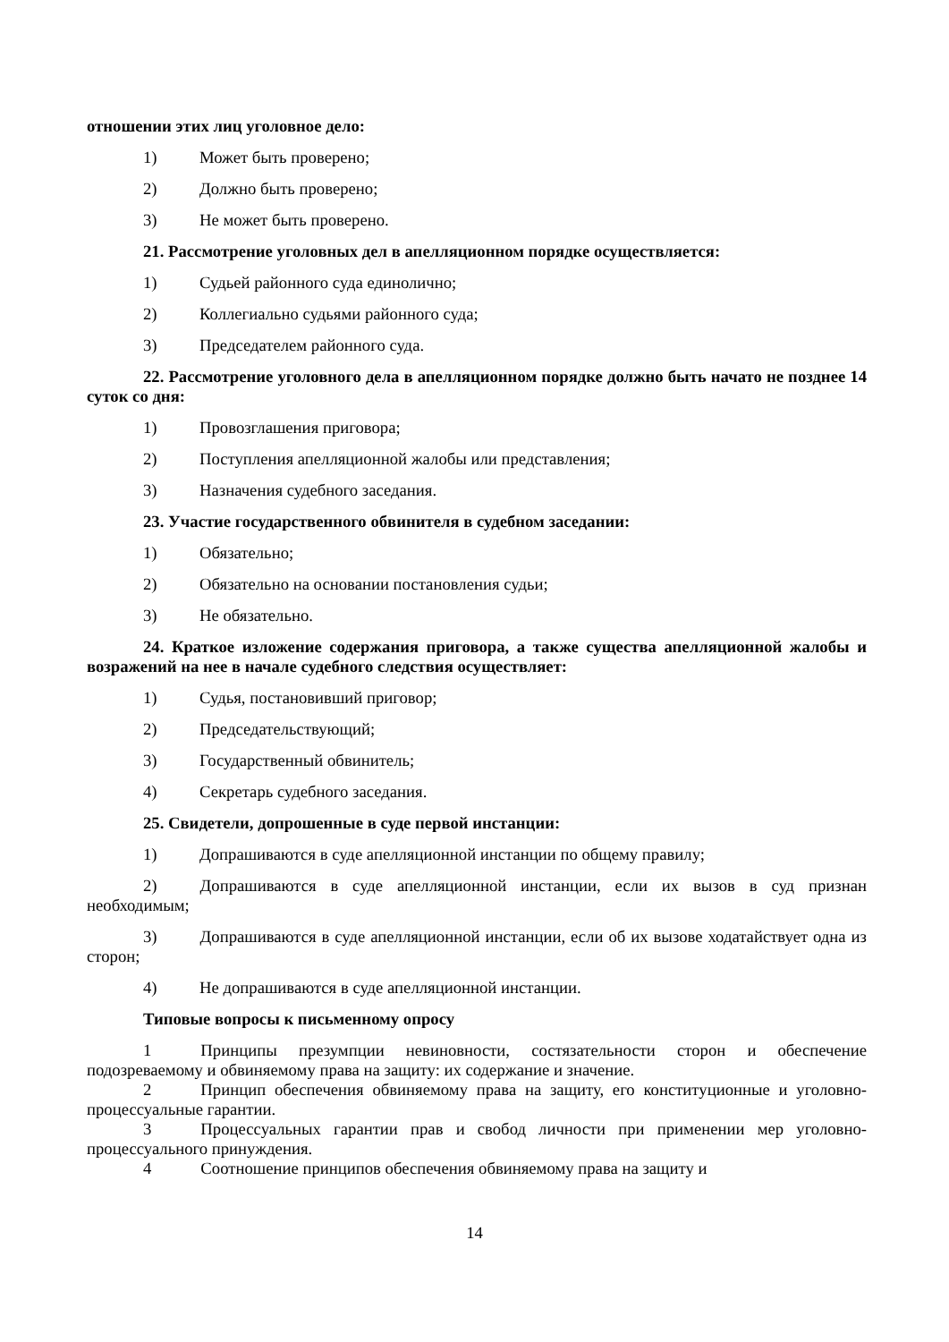отношении этих лиц уголовное дело:
1) Может быть проверено;
2) Должно быть проверено;
3) Не может быть проверено.
21. Рассмотрение уголовных дел в апелляционном порядке осуществляется:
1) Судьей районного суда единолично;
2) Коллегиально судьями районного суда;
3) Председателем районного суда.
22. Рассмотрение уголовного дела в апелляционном порядке должно быть начато не позднее 14 суток со дня:
1) Провозглашения приговора;
2) Поступления апелляционной жалобы или представления;
3) Назначения судебного заседания.
23. Участие государственного обвинителя в судебном заседании:
1) Обязательно;
2) Обязательно на основании постановления судьи;
3) Не обязательно.
24. Краткое изложение содержания приговора, а также существа апелляционной жалобы и возражений на нее в начале судебного следствия осуществляет:
1) Судья, постановивший приговор;
2) Председательствующий;
3) Государственный обвинитель;
4) Секретарь судебного заседания.
25. Свидетели, допрошенные в суде первой инстанции:
1) Допрашиваются в суде апелляционной инстанции по общему правилу;
2) Допрашиваются в суде апелляционной инстанции, если их вызов в суд признан необходимым;
3) Допрашиваются в суде апелляционной инстанции, если об их вызове ходатайствует одна из сторон;
4) Не допрашиваются в суде апелляционной инстанции.
Типовые вопросы к письменному опросу
1 Принципы презумпции невиновности, состязательности сторон и обеспечение подозреваемому и обвиняемому права на защиту: их содержание и значение.
2 Принцип обеспечения обвиняемому права на защиту, его конституционные и уголовно-процессуальные гарантии.
3 Процессуальных гарантии прав и свобод личности при применении мер уголовно-процессуального принуждения.
4 Соотношение принципов обеспечения обвиняемому права на защиту и
14